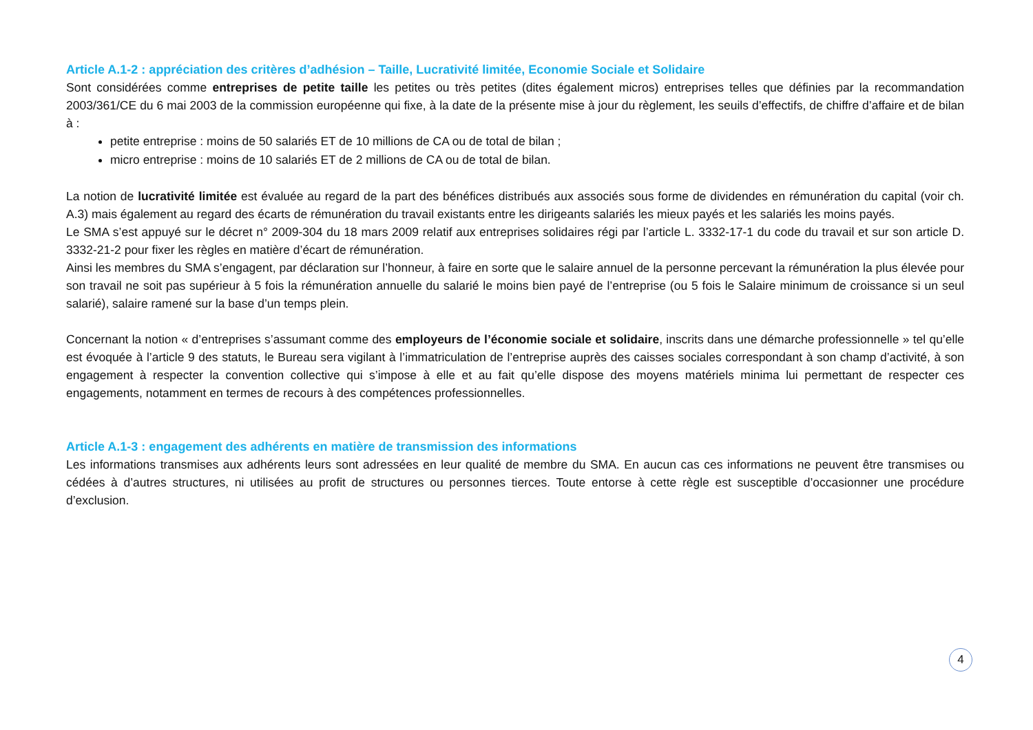Article A.1-2 : appréciation des critères d’adhésion – Taille, Lucrativité limitée, Economie Sociale et Solidaire
Sont considérées comme entreprises de petite taille les petites ou très petites (dites également micros) entreprises telles que définies par la recommandation 2003/361/CE du 6 mai 2003 de la commission européenne qui fixe, à la date de la présente mise à jour du règlement, les seuils d’effectifs, de chiffre d’affaire et de bilan à :
petite entreprise : moins de 50 salariés ET de 10 millions de CA ou de total de bilan ;
micro entreprise : moins de 10 salariés ET de 2 millions de CA ou de total de bilan.
La notion de lucrativité limitée est évaluée au regard de la part des bénéfices distribués aux associés sous forme de dividendes en rémunération du capital (voir ch. A.3) mais également au regard des écarts de rémunération du travail existants entre les dirigeants salariés les mieux payés et les salariés les moins payés.
Le SMA s’est appuyé sur le décret n° 2009-304 du 18 mars 2009 relatif aux entreprises solidaires régi par l’article L. 3332-17-1 du code du travail et sur son article D. 3332-21-2 pour fixer les règles en matière d’écart de rémunération.
Ainsi les membres du SMA s’engagent, par déclaration sur l’honneur, à faire en sorte que le salaire annuel de la personne percevant la rémunération la plus élevée pour son travail ne soit pas supérieur à 5 fois la rémunération annuelle du salarié le moins bien payé de l’entreprise (ou 5 fois le Salaire minimum de croissance si un seul salarié), salaire ramené sur la base d’un temps plein.
Concernant la notion « d’entreprises s’assumant comme des employeurs de l’économie sociale et solidaire, inscrits dans une démarche professionnelle » tel qu’elle est évoquée à l’article 9 des statuts, le Bureau sera vigilant à l’immatriculation de l’entreprise auprès des caisses sociales correspondant à son champ d’activité, à son engagement à respecter la convention collective qui s’impose à elle et au fait qu’elle dispose des moyens matériels minima lui permettant de respecter ces engagements, notamment en termes de recours à des compétences professionnelles.
Article A.1-3 : engagement des adhérents en matière de transmission des informations
Les informations transmises aux adhérents leurs sont adressées en leur qualité de membre du SMA. En aucun cas ces informations ne peuvent être transmises ou cédées à d’autres structures, ni utilisées au profit de structures ou personnes tierces. Toute entorse à cette règle est susceptible d’occasionner une procédure d’exclusion.
4